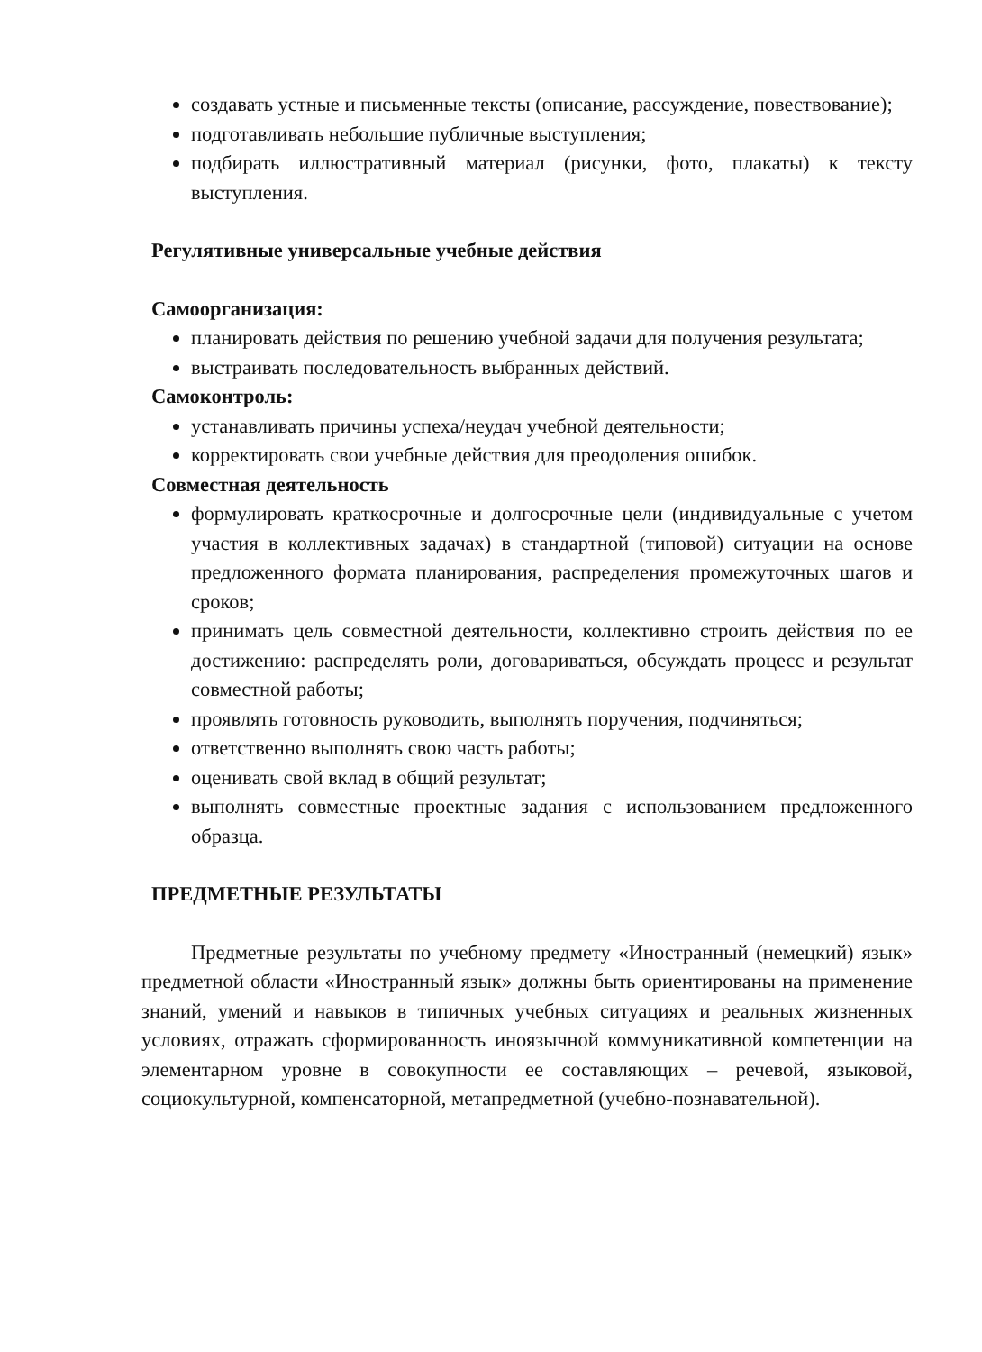создавать устные и письменные тексты (описание, рассуждение, повествование);
подготавливать небольшие публичные выступления;
подбирать иллюстративный материал (рисунки, фото, плакаты) к тексту выступления.
Регулятивные универсальные учебные действия
Самоорганизация:
планировать действия по решению учебной задачи для получения результата;
выстраивать последовательность выбранных действий.
Самоконтроль:
устанавливать причины успеха/неудач учебной деятельности;
корректировать свои учебные действия для преодоления ошибок.
Совместная деятельность
формулировать краткосрочные и долгосрочные цели (индивидуальные с учетом участия в коллективных задачах) в стандартной (типовой) ситуации на основе предложенного формата планирования, распределения промежуточных шагов и сроков;
принимать цель совместной деятельности, коллективно строить действия по ее достижению: распределять роли, договариваться, обсуждать процесс и результат совместной работы;
проявлять готовность руководить, выполнять поручения, подчиняться;
ответственно выполнять свою часть работы;
оценивать свой вклад в общий результат;
выполнять совместные проектные задания с использованием предложенного образца.
ПРЕДМЕТНЫЕ РЕЗУЛЬТАТЫ
Предметные результаты по учебному предмету «Иностранный (немецкий) язык» предметной области «Иностранный язык» должны быть ориентированы на применение знаний, умений и навыков в типичных учебных ситуациях и реальных жизненных условиях, отражать сформированность иноязычной коммуникативной компетенции на элементарном уровне в совокупности ее составляющих – речевой, языковой, социокультурной, компенсаторной, метапредметной (учебно-познавательной).